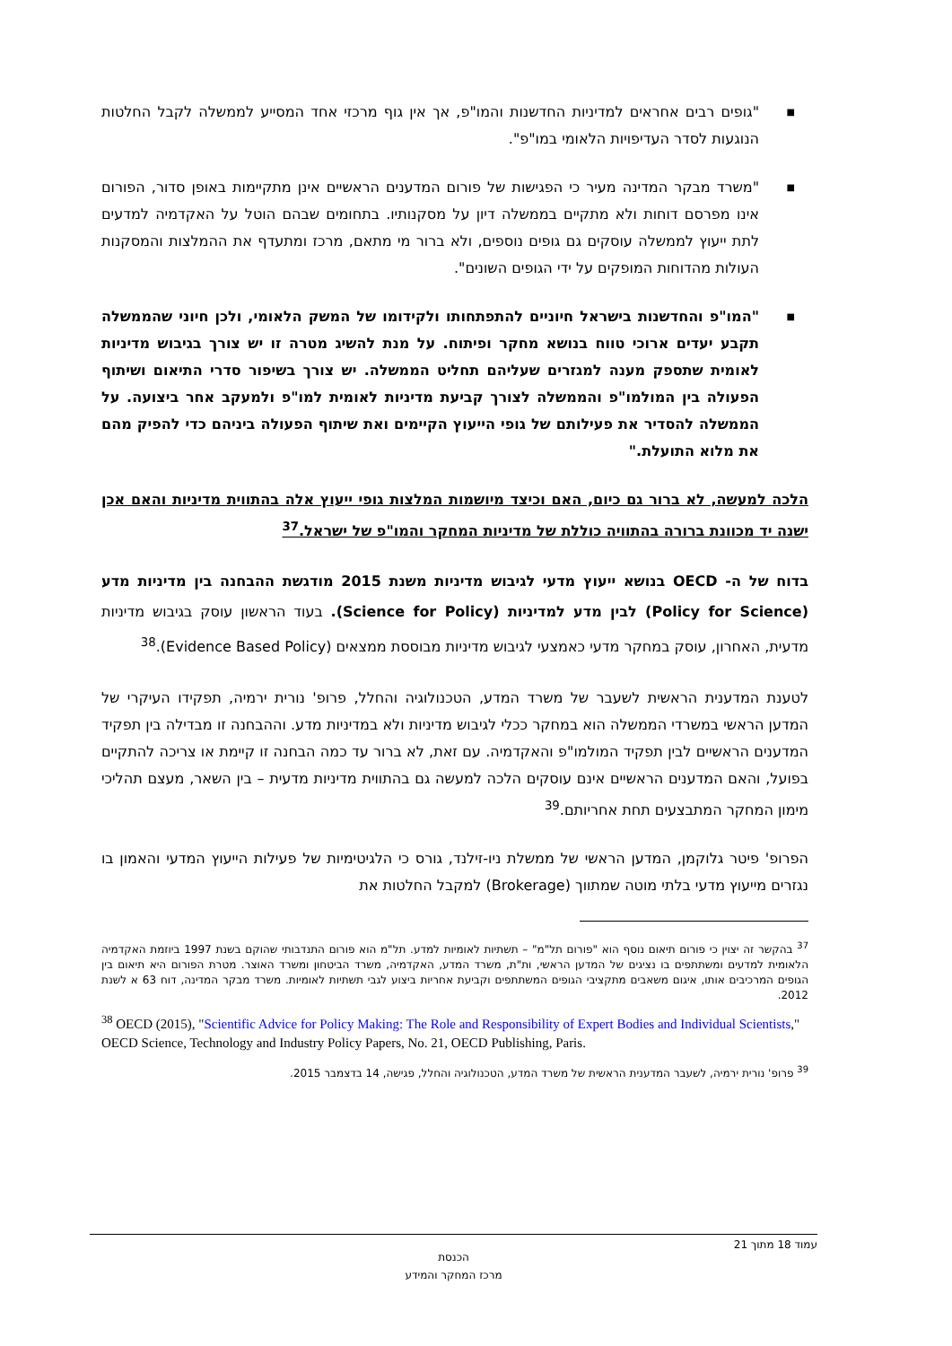■ "גופים רבים אחראים למדיניות החדשנות והמו"פ, אך אין גוף מרכזי אחד המסייע לממשלה לקבל החלטות הנוגעות לסדר העדיפויות הלאומי במו"פ".
■ "משרד מבקר המדינה מעיר כי הפגישות של פורום המדענים הראשיים אינן מתקיימות באופן סדור, הפורום אינו מפרסם דוחות ולא מתקיים בממשלה דיון על מסקנותיו. בתחומים שבהם הוטל על האקדמיה למדעים לתת ייעוץ לממשלה עוסקים גם גופים נוספים, ולא ברור מי מתאם, מרכז ומתעדף את ההמלצות והמסקנות העולות מהדוחות המופקים על ידי הגופים השונים".
■ "המו"פ והחדשנות בישראל חיוניים להתפתחותו ולקידומו של המשק הלאומי, ולכן חיוני שהממשלה תקבע יעדים ארוכי טווח בנושא מחקר ופיתוח. על מנת להשיג מטרה זו יש צורך בגיבוש מדיניות לאומית שתספק מענה למגזרים שעליהם תחליט הממשלה. יש צורך בשיפור סדרי התיאום ושיתוף הפעולה בין המולמו"פ והממשלה לצורך קביעת מדיניות לאומית למו"פ ולמעקב אחר ביצועה. על הממשלה להסדיר את פעילותם של גופי הייעוץ הקיימים ואת שיתוף הפעולה ביניהם כדי להפיק מהם את מלוא התועלת."
הלכה למעשה, לא ברור גם כיום, האם וכיצד מיושמות המלצות גופי ייעוץ אלה בהתווית מדיניות והאם אכן ישנה יד מכוונת ברורה בהתוויה כוללת של מדיניות המחקר והמו"פ של ישראל.<sup>37</sup>
בדוח של ה- OECD בנושא ייעוץ מדעי לגיבוש מדיניות משנת 2015 מודגשת ההבחנה בין מדיניות מדע (Policy for Science) לבין מדע למדיניות (Science for Policy). בעוד הראשון עוסק בגיבוש מדיניות מדעית, האחרון, עוסק במחקר מדעי כאמצעי לגיבוש מדיניות מבוססת ממצאים (Evidence Based Policy).<sup>38</sup>
לטענת המדענית הראשית לשעבר של משרד המדע, הטכנולוגיה והחלל, פרופ' נורית ירמיה, תפקידו העיקרי של המדען הראשי במשרדי הממשלה הוא במחקר ככלי לגיבוש מדיניות ולא במדיניות מדע. וההבחנה זו מבדילה בין תפקיד המדענים הראשיים לבין תפקיד המולמו"פ והאקדמיה. עם זאת, לא ברור עד כמה הבחנה זו קיימת או צריכה להתקיים בפועל, והאם המדענים הראשיים אינם עוסקים הלכה למעשה גם בהתווית מדיניות מדעית – בין השאר, מעצם תהליכי מימון המחקר המתבצעים תחת אחריותם.<sup>39</sup>
הפרופ' פיטר גלוקמן, המדען הראשי של ממשלת ניו-זילנד, גורס כי הלגיטימיות של פעילות הייעוץ המדעי והאמון בו נגזרים מייעוץ מדעי בלתי מוטה שמתווך (Brokerage) למקבל החלטות את
<sup>37</sup> בהקשר זה יצוין כי פורום תיאום נוסף הוא "פורום תל"מ" – תשתיות לאומיות למדע. תל"מ הוא פורום התנדבותי שהוקם בשנת 1997 ביוזמת האקדמיה הלאומית למדעים ומשתתפים בו נציגים של המדען הראשי, ות"ת, משרד המדע, האקדמיה, משרד הביטחון ומשרד האוצר. מטרת הפורום היא תיאום בין הגופים המרכיבים אותו, איגום משאבים מתקציבי הגופים המשתתפים וקביעת אחריות ביצוע לגבי תשתיות לאומיות. משרד מבקר המדינה, דוח 63 א לשנת 2012.
<sup>38</sup> OECD (2015), "Scientific Advice for Policy Making: The Role and Responsibility of Expert Bodies and Individual Scientists," OECD Science, Technology and Industry Policy Papers, No. 21, OECD Publishing, Paris.
<sup>39</sup> פרופ' נורית ירמיה, לשעבר המדענית הראשית של משרד המדע, הטכנולוגיה והחלל, פגישה, 14 בדצמבר 2015.
עמוד 18 מתוך 21
הכנסת
מרכז המחקר והמידע